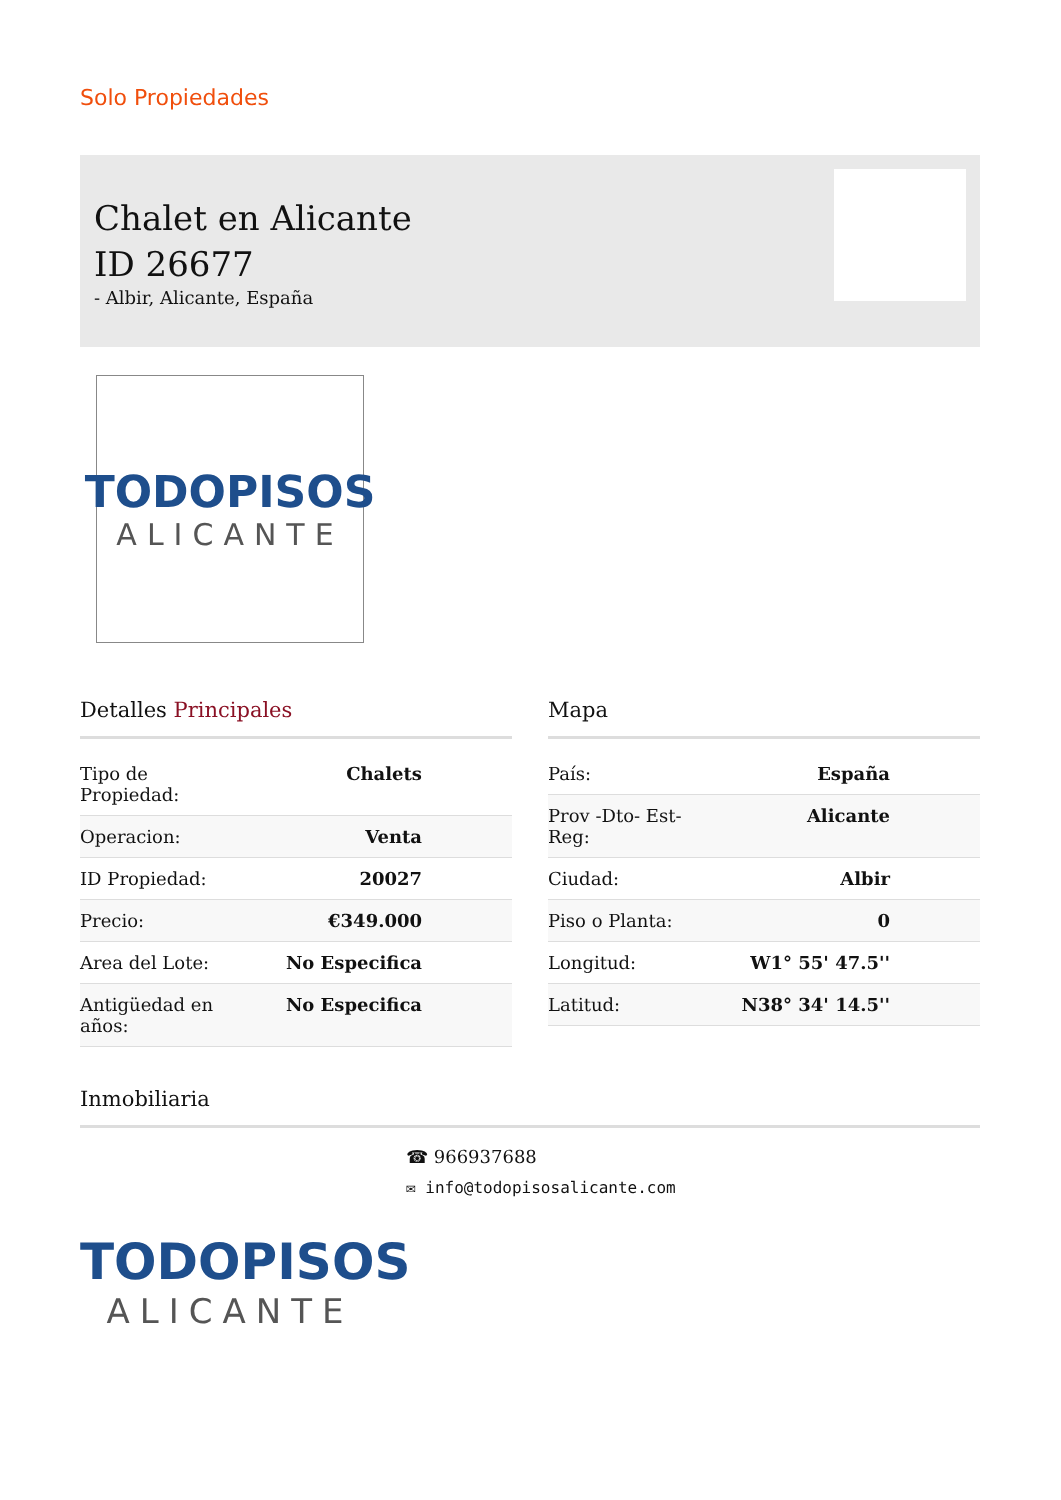Solo Propiedades
Chalet en Alicante ID 26677
- Albir, Alicante, España
TODOPISOS
ALICANTE
Detalles Principales
| Tipo de Propiedad: | Chalets |
| Operacion: | Venta |
| ID Propiedad: | 20027 |
| Precio: | €349.000 |
| Area del Lote: | No Especifica |
| Antigüedad en años: | No Especifica |
Mapa
| País: | España |
| Prov -Dto- Est- Reg: | Alicante |
| Ciudad: | Albir |
| Piso o Planta: | 0 |
| Longitud: | W1° 55' 47.5'' |
| Latitud: | N38° 34' 14.5'' |
Inmobiliaria
☎ 966937688
✉ info@todopisosalicante.com
TODOPISOS
ALICANTE